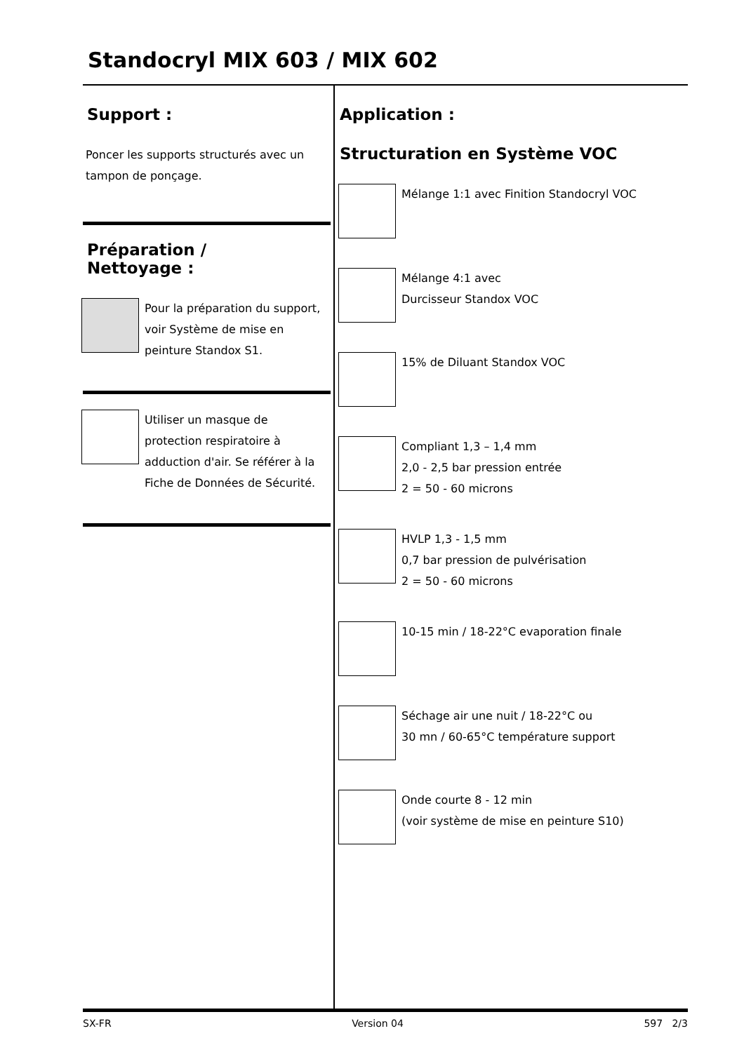Standocryl MIX 603 / MIX 602
Support :
Poncer les supports structurés avec un tampon de ponçage.
Préparation /
Nettoyage :
Pour la préparation du support, voir Système de mise en peinture Standox S1.
Utiliser un masque de protection respiratoire à adduction d'air. Se référer à la Fiche de Données de Sécurité.
Application :
Structuration en Système VOC
Mélange 1:1 avec Finition Standocryl VOC
Mélange 4:1 avec
Durcisseur Standox VOC
15% de Diluant Standox VOC
Compliant 1,3 – 1,4 mm
2,0 - 2,5 bar pression entrée
2 = 50 - 60 microns
HVLP 1,3 - 1,5 mm
0,7 bar pression de pulvérisation
2 = 50 - 60 microns
10-15 min / 18-22°C evaporation finale
Séchage air une nuit / 18-22°C ou
30 mn / 60-65°C température support
Onde courte 8 - 12 min
(voir système de mise en peinture S10)
SX-FR Version 04 597 2/3